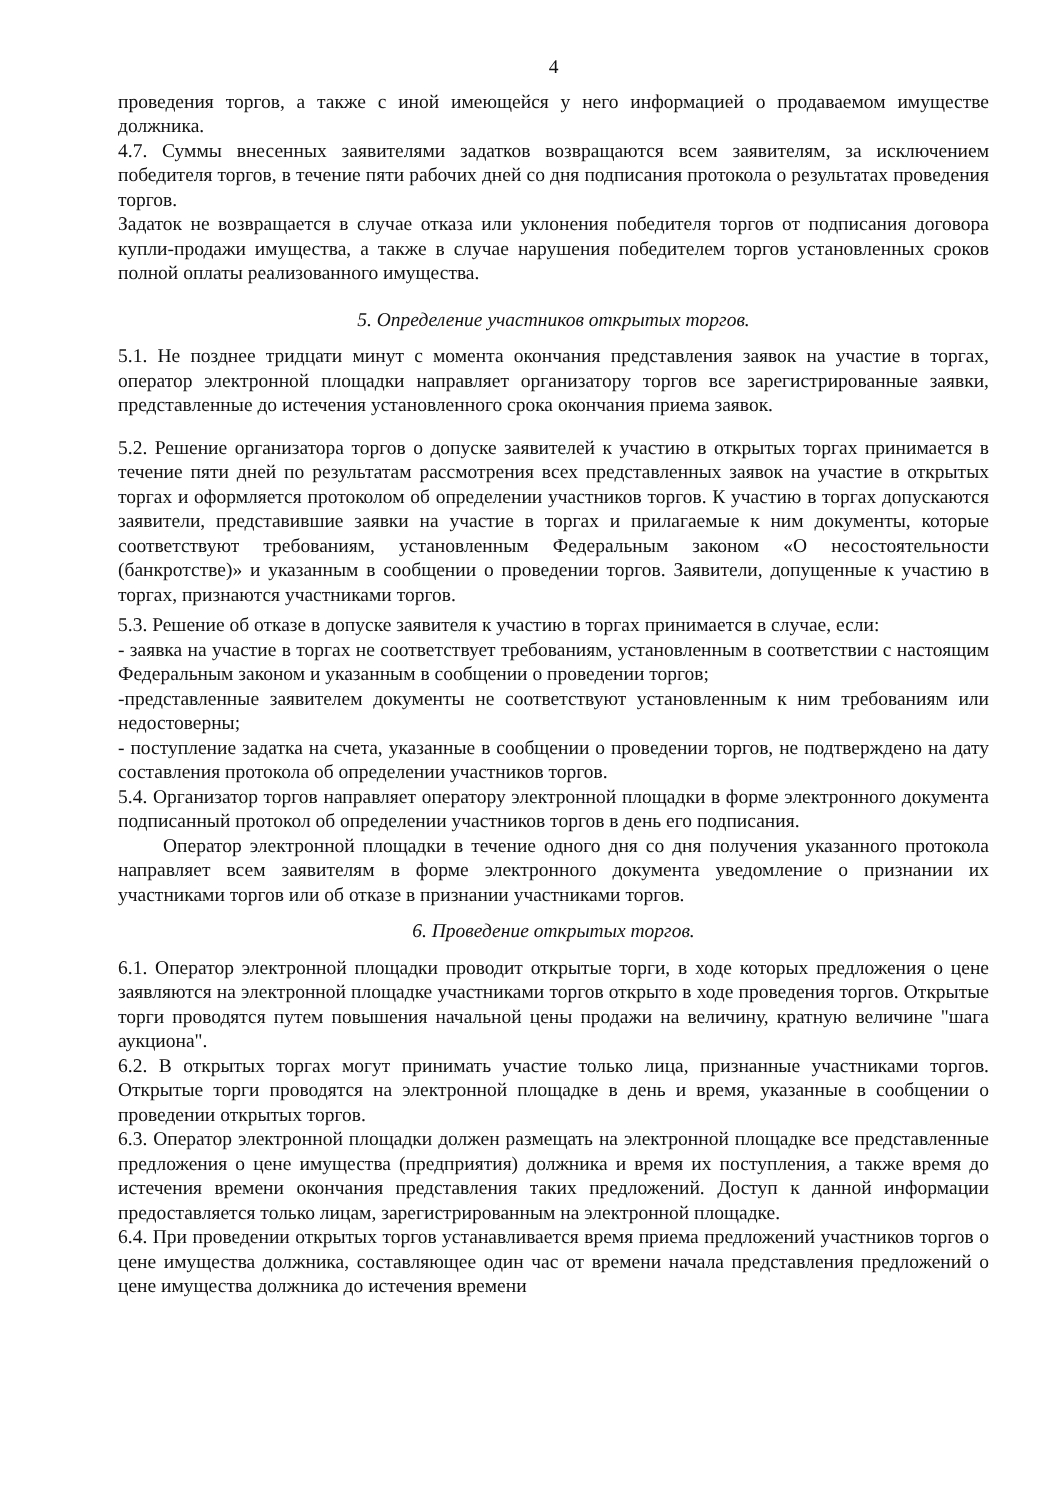4
проведения торгов, а также с иной имеющейся у него информацией о продаваемом имуществе должника.
4.7. Суммы внесенных заявителями задатков возвращаются всем заявителям, за исключением победителя торгов, в течение пяти рабочих дней со дня подписания протокола о результатах проведения торгов.
Задаток не возвращается в случае отказа или уклонения победителя торгов от подписания договора купли-продажи имущества, а также в случае нарушения победителем торгов установленных сроков полной оплаты реализованного имущества.
5. Определение участников открытых торгов.
5.1. Не позднее тридцати минут с момента окончания представления заявок на участие в торгах, оператор электронной площадки направляет организатору торгов все зарегистрированные заявки, представленные до истечения установленного срока окончания приема заявок.
5.2. Решение организатора торгов о допуске заявителей к участию в открытых торгах принимается в течение пяти дней по результатам рассмотрения всех представленных заявок на участие в открытых торгах и оформляется протоколом об определении участников торгов. К участию в торгах допускаются заявители, представившие заявки на участие в торгах и прилагаемые к ним документы, которые соответствуют требованиям, установленным Федеральным законом «О несостоятельности (банкротстве)» и указанным в сообщении о проведении торгов. Заявители, допущенные к участию в торгах, признаются участниками торгов.
5.3. Решение об отказе в допуске заявителя к участию в торгах принимается в случае, если:
- заявка на участие в торгах не соответствует требованиям, установленным в соответствии с настоящим Федеральным законом и указанным в сообщении о проведении торгов;
-представленные заявителем документы не соответствуют установленным к ним требованиям или недостоверны;
- поступление задатка на счета, указанные в сообщении о проведении торгов, не подтверждено на дату составления протокола об определении участников торгов.
5.4. Организатор торгов направляет оператору электронной площадки в форме электронного документа подписанный протокол об определении участников торгов в день его подписания.
Оператор электронной площадки в течение одного дня со дня получения указанного протокола направляет всем заявителям в форме электронного документа уведомление о признании их участниками торгов или об отказе в признании участниками торгов.
6. Проведение открытых торгов.
6.1. Оператор электронной площадки проводит открытые торги, в ходе которых предложения о цене заявляются на электронной площадке участниками торгов открыто в ходе проведения торгов. Открытые торги проводятся путем повышения начальной цены продажи на величину, кратную величине "шага аукциона".
6.2. В открытых торгах могут принимать участие только лица, признанные участниками торгов. Открытые торги проводятся на электронной площадке в день и время, указанные в сообщении о проведении открытых торгов.
6.3. Оператор электронной площадки должен размещать на электронной площадке все представленные предложения о цене имущества (предприятия) должника и время их поступления, а также время до истечения времени окончания представления таких предложений. Доступ к данной информации предоставляется только лицам, зарегистрированным на электронной площадке.
6.4. При проведении открытых торгов устанавливается время приема предложений участников торгов о цене имущества должника, составляющее один час от времени начала представления предложений о цене имущества должника до истечения времени